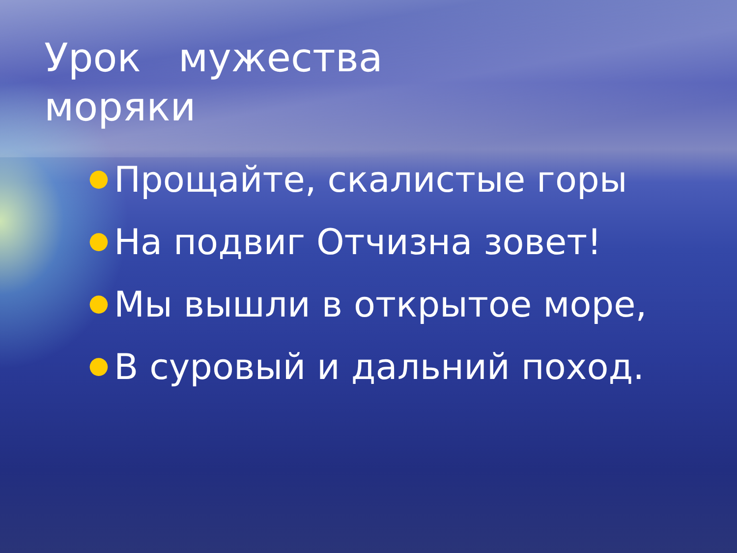Урок мужества
моряки
● Прощайте, скалистые горы
● На подвиг Отчизна зовет!
● Мы вышли в открытое море,
● В суровый и дальний поход.